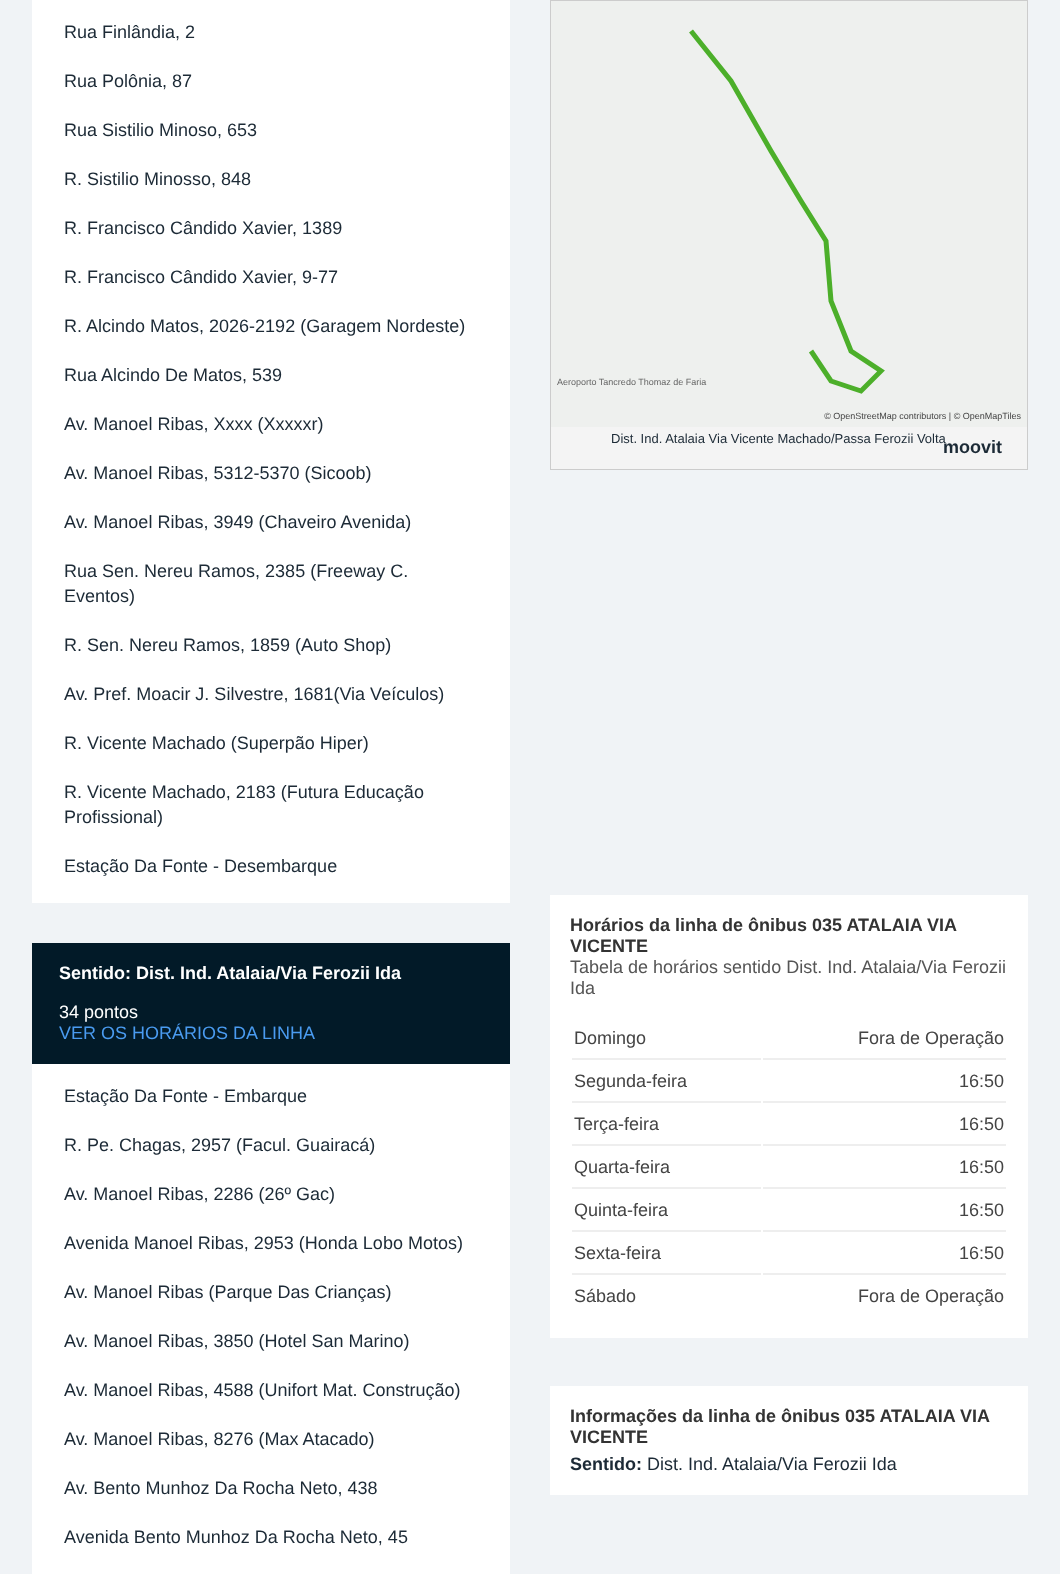Rua Finlândia, 2
Rua Polônia, 87
Rua Sistilio Minoso, 653
R. Sistilio Minosso, 848
R. Francisco Cândido Xavier, 1389
R. Francisco Cândido Xavier, 9-77
R. Alcindo Matos, 2026-2192 (Garagem Nordeste)
Rua Alcindo De Matos, 539
Av. Manoel Ribas, Xxxx (Xxxxxr)
Av. Manoel Ribas, 5312-5370 (Sicoob)
Av. Manoel Ribas, 3949 (Chaveiro Avenida)
Rua Sen. Nereu Ramos, 2385 (Freeway C. Eventos)
R. Sen. Nereu Ramos, 1859 (Auto Shop)
Av. Pref. Moacir J. Silvestre, 1681(Via Veículos)
R. Vicente Machado (Superpão Hiper)
R. Vicente Machado, 2183 (Futura Educação Profissional)
Estação Da Fonte - Desembarque
Sentido: Dist. Ind. Atalaia/Via Ferozii Ida
34 pontos
VER OS HORÁRIOS DA LINHA
Estação Da Fonte - Embarque
R. Pe. Chagas, 2957 (Facul. Guairacá)
Av. Manoel Ribas, 2286 (26º Gac)
Avenida Manoel Ribas, 2953 (Honda Lobo Motos)
Av. Manoel Ribas (Parque Das Crianças)
Av. Manoel Ribas, 3850 (Hotel San Marino)
Av. Manoel Ribas, 4588 (Unifort Mat. Construção)
Av. Manoel Ribas, 8276 (Max Atacado)
Av. Bento Munhoz Da Rocha Neto, 438
Avenida Bento Munhoz Da Rocha Neto, 45
Aeroporto Tancredo Thomaz de Faria
© OpenStreetMap contributors | © OpenMapTiles
Dist. Ind. Atalaia Via Vicente Machado/Passa Ferozii Volta moovit
Horários da linha de ônibus 035 ATALAIA VIA VICENTE
Tabela de horários sentido Dist. Ind. Atalaia/Via Ferozii Ida
| Domingo | Fora de Operação |
| Segunda-feira | 16:50 |
| Terça-feira | 16:50 |
| Quarta-feira | 16:50 |
| Quinta-feira | 16:50 |
| Sexta-feira | 16:50 |
| Sábado | Fora de Operação |
Informações da linha de ônibus 035 ATALAIA VIA VICENTE
Sentido: Dist. Ind. Atalaia/Via Ferozii Ida